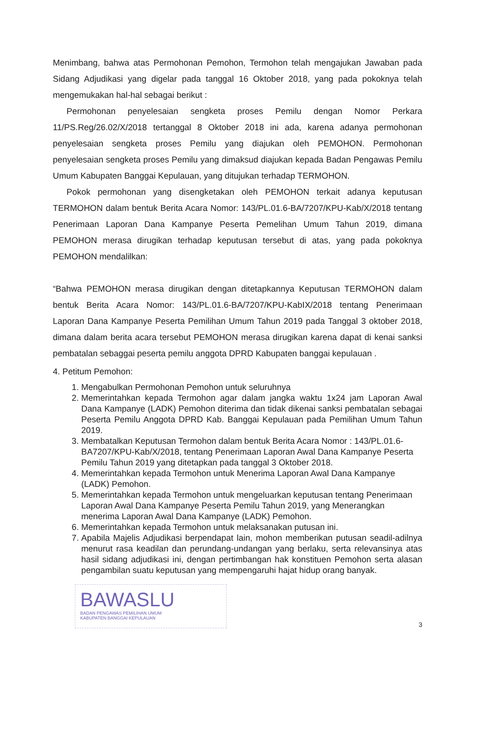Menimbang, bahwa atas Permohonan Pemohon, Termohon telah mengajukan Jawaban pada Sidang Adjudikasi yang digelar pada tanggal 16 Oktober 2018, yang pada pokoknya telah mengemukakan hal-hal sebagai berikut :
Permohonan penyelesaian sengketa proses Pemilu dengan Nomor Perkara 11/PS.Reg/26.02/X/2018 tertanggal 8 Oktober 2018 ini ada, karena adanya permohonan penyelesaian sengketa proses Pemilu yang diajukan oleh PEMOHON. Permohonan penyelesaian sengketa proses Pemilu yang dimaksud diajukan kepada Badan Pengawas Pemilu Umum Kabupaten Banggai Kepulauan, yang ditujukan terhadap TERMOHON.
Pokok permohonan yang disengketakan oleh PEMOHON terkait adanya keputusan TERMOHON dalam bentuk Berita Acara Nomor: 143/PL.01.6-BA/7207/KPU-Kab/X/2018 tentang Penerimaan Laporan Dana Kampanye Peserta Pemelihan Umum Tahun 2019, dimana PEMOHON merasa dirugikan terhadap keputusan tersebut di atas, yang pada pokoknya PEMOHON mendalilkan:
“Bahwa PEMOHON merasa dirugikan dengan ditetapkannya Keputusan TERMOHON dalam bentuk Berita Acara Nomor: 143/PL.01.6-BA/7207/KPU-KabIX/2018 tentang Penerimaan Laporan Dana Kampanye Peserta Pemilihan Umum Tahun 2019 pada Tanggal 3 oktober 2018, dimana dalam berita acara tersebut PEMOHON merasa dirugikan karena dapat di kenai sanksi pembatalan sebaggai peserta pemilu anggota DPRD Kabupaten banggai kepulauan .
4. Petitum Pemohon:
1. Mengabulkan Permohonan Pemohon untuk seluruhnya
2. Memerintahkan kepada Termohon agar dalam jangka waktu 1x24 jam Laporan Awal Dana Kampanye (LADK) Pemohon diterima dan tidak dikenai sanksi pembatalan sebagai Peserta Pemilu Anggota DPRD Kab. Banggai Kepulauan pada Pemilihan Umum Tahun 2019.
3. Membatalkan Keputusan Termohon dalam bentuk Berita Acara Nomor : 143/PL.01.6-BA7207/KPU-Kab/X/2018, tentang Penerimaan Laporan Awal Dana Kampanye Peserta Pemilu Tahun 2019 yang ditetapkan pada tanggal 3 Oktober 2018.
4. Memerintahkan kepada Termohon untuk Menerima Laporan Awal Dana Kampanye (LADK) Pemohon.
5. Memerintahkan kepada Termohon untuk mengeluarkan keputusan tentang Penerimaan Laporan Awal Dana Kampanye Peserta Pemilu Tahun 2019, yang Menerangkan menerima Laporan Awal Dana Kampanye (LADK) Pemohon.
6. Memerintahkan kepada Termohon untuk melaksanakan putusan ini.
7. Apabila Majelis Adjudikasi berpendapat lain, mohon memberikan putusan seadil-adilnya menurut rasa keadilan dan perundang-undangan yang berlaku, serta relevansinya atas hasil sidang adjudikasi ini, dengan pertimbangan hak konstituen Pemohon serta alasan pengambilan suatu keputusan yang mempengaruhi hajat hidup orang banyak.
BAWASLU
BADAN PENGAWAS PEMILIHAN UMUM
KABUPATEN BANGGAI KEPULAUAN
3